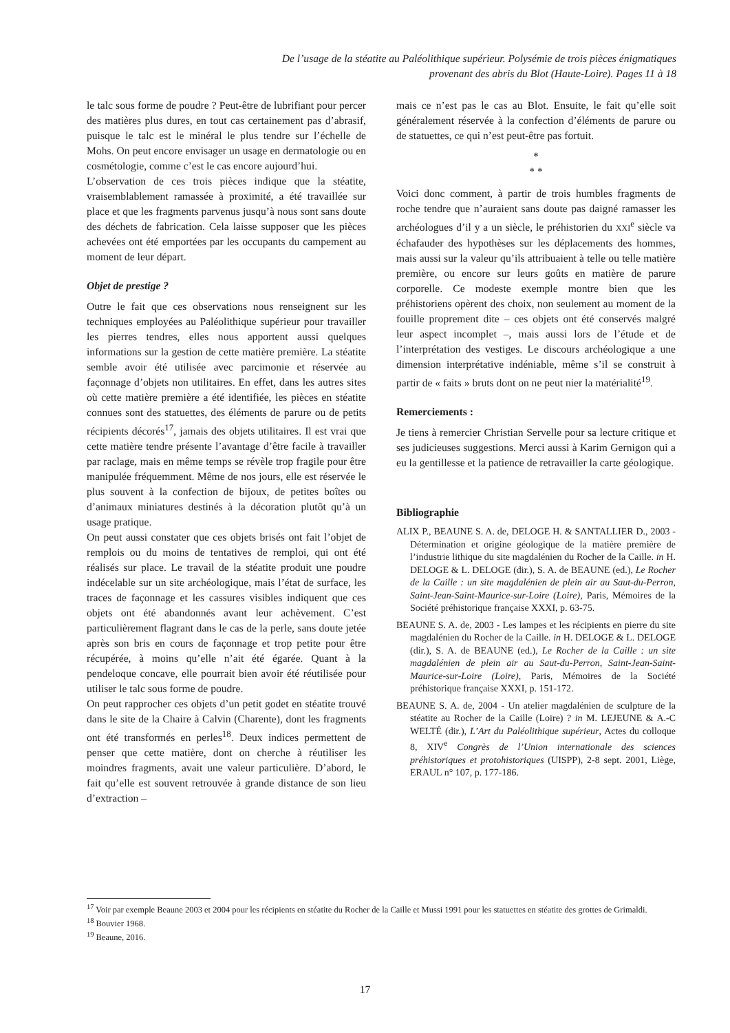De l’usage de la stéatite au Paléolithique supérieur. Polysémie de trois pièces énigmatiques
provenant des abris du Blot (Haute-Loire). Pages 11 à 18
le talc sous forme de poudre ? Peut-être de lubrifiant pour percer des matières plus dures, en tout cas certainement pas d’abrasif, puisque le talc est le minéral le plus tendre sur l’échelle de Mohs. On peut encore envisager un usage en dermatologie ou en cosmétologie, comme c’est le cas encore aujourd’hui.
L’observation de ces trois pièces indique que la stéatite, vraisemblablement ramassée à proximité, a été travaillée sur place et que les fragments parvenus jusqu’à nous sont sans doute des déchets de fabrication. Cela laisse supposer que les pièces achevées ont été emportées par les occupants du campement au moment de leur départ.
Objet de prestige ?
Outre le fait que ces observations nous renseignent sur les techniques employées au Paléolithique supérieur pour travailler les pierres tendres, elles nous apportent aussi quelques informations sur la gestion de cette matière première. La stéatite semble avoir été utilisée avec parcimonie et réservée au façonnage d’objets non utilitaires. En effet, dans les autres sites où cette matière première a été identifiée, les pièces en stéatite connues sont des statuettes, des éléments de parure ou de petits récipients décorés<sup>17</sup>, jamais des objets utilitaires. Il est vrai que cette matière tendre présente l’avantage d’être facile à travailler par raclage, mais en même temps se révèle trop fragile pour être manipulée fréquemment. Même de nos jours, elle est réservée le plus souvent à la confection de bijoux, de petites boîtes ou d’animaux miniatures destinés à la décoration plutôt qu’à un usage pratique.
On peut aussi constater que ces objets brisés ont fait l’objet de remplois ou du moins de tentatives de remploi, qui ont été réalisés sur place. Le travail de la stéatite produit une poudre indécelable sur un site archéologique, mais l’état de surface, les traces de façonnage et les cassures visibles indiquent que ces objets ont été abandonnés avant leur achèvement. C’est particulièrement flagrant dans le cas de la perle, sans doute jetée après son bris en cours de façonnage et trop petite pour être récupérée, à moins qu’elle n’ait été égarée. Quant à la pendeloque concave, elle pourrait bien avoir été réutilisée pour utiliser le talc sous forme de poudre.
On peut rapprocher ces objets d’un petit godet en stéatite trouvé dans le site de la Chaire à Calvin (Charente), dont les fragments ont été transformés en perles<sup>18</sup>. Deux indices permettent de penser que cette matière, dont on cherche à réutiliser les moindres fragments, avait une valeur particulière. D’abord, le fait qu’elle est souvent retrouvée à grande distance de son lieu d’extraction –
mais ce n’est pas le cas au Blot. Ensuite, le fait qu’elle soit généralement réservée à la confection d’éléments de parure ou de statuettes, ce qui n’est peut-être pas fortuit.
*
* *
Voici donc comment, à partir de trois humbles fragments de roche tendre que n’auraient sans doute pas daigné ramasser les archéologues d’il y a un siècle, le préhistorien du XXI<sup>e</sup> siècle va échafauder des hypothèses sur les déplacements des hommes, mais aussi sur la valeur qu’ils attribuaient à telle ou telle matière première, ou encore sur leurs goûts en matière de parure corporelle. Ce modeste exemple montre bien que les préhistoriens opèrent des choix, non seulement au moment de la fouille proprement dite – ces objets ont été conservés malgré leur aspect incomplet –, mais aussi lors de l’étude et de l’interprétation des vestiges. Le discours archéologique a une dimension interprétative indéniable, même s’il se construit à partir de « faits » bruts dont on ne peut nier la matérialité<sup>19</sup>.
Remerciements :
Je tiens à remercier Christian Servelle pour sa lecture critique et ses judicieuses suggestions. Merci aussi à Karim Gernigon qui a eu la gentillesse et la patience de retravailler la carte géologique.
Bibliographie
ALIX P., BEAUNE S. A. de, DELOGE H. & SANTALLIER D., 2003 - Détermination et origine géologique de la matière première de l’industrie lithique du site magdalénien du Rocher de la Caille. in H. DELOGE & L. DELOGE (dir.), S. A. de BEAUNE (ed.), Le Rocher de la Caille : un site magdalénien de plein air au Saut-du-Perron, Saint-Jean-Saint-Maurice-sur-Loire (Loire), Paris, Mémoires de la Société préhistorique française XXXI, p. 63-75.
BEAUNE S. A. de, 2003 - Les lampes et les récipients en pierre du site magdalénien du Rocher de la Caille. in H. DELOGE & L. DELOGE (dir.), S. A. de BEAUNE (ed.), Le Rocher de la Caille : un site magdalénien de plein air au Saut-du-Perron, Saint-Jean-Saint-Maurice-sur-Loire (Loire), Paris, Mémoires de la Société préhistorique française XXXI, p. 151-172.
BEAUNE S. A. de, 2004 - Un atelier magdalénien de sculpture de la stéatite au Rocher de la Caille (Loire) ? in M. LEJEUNE & A.-C WELTÉ (dir.), L’Art du Paléolithique supérieur, Actes du colloque 8, XIV<sup>e</sup> Congrès de l’Union internationale des sciences préhistoriques et protohistoriques (UISPP), 2-8 sept. 2001, Liège, ERAUL n° 107, p. 177-186.
<sup>17</sup> Voir par exemple Beaune 2003 et 2004 pour les récipients en stéatite du Rocher de la Caille et Mussi 1991 pour les statuettes en stéatite des grottes de Grimaldi.
<sup>18</sup> Bouvier 1968.
<sup>19</sup> Beaune, 2016.
17